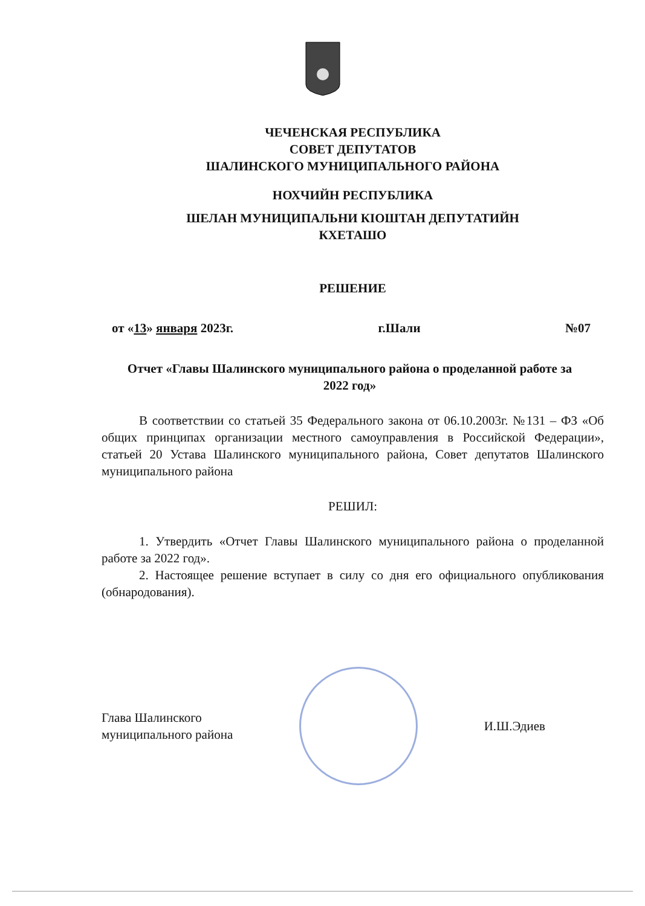ЧЕЧЕНСКАЯ РЕСПУБЛИКА
СОВЕТ ДЕПУТАТОВ
ШАЛИНСКОГО МУНИЦИПАЛЬНОГО РАЙОНА
НОХЧИЙН РЕСПУБЛИКА
ШЕЛАН МУНИЦИПАЛЬНИ КIОШТАН ДЕПУТАТИЙН
КХЕТАШО
РЕШЕНИЕ
от «13» января 2023г. г.Шали №07
Отчет «Главы Шалинского муниципального района о проделанной работе за 2022 год»
В соответствии со статьей 35 Федерального закона от 06.10.2003г. №131 – ФЗ «Об общих принципах организации местного самоуправления в Российской Федерации», статьей 20 Устава Шалинского муниципального района, Совет депутатов Шалинского муниципального района
РЕШИЛ:
1. Утвердить «Отчет Главы Шалинского муниципального района о проделанной работе за 2022 год».
2. Настоящее решение вступает в силу со дня его официального опубликования (обнародования).
Глава Шалинского
муниципального района
И.Ш.Эдиев